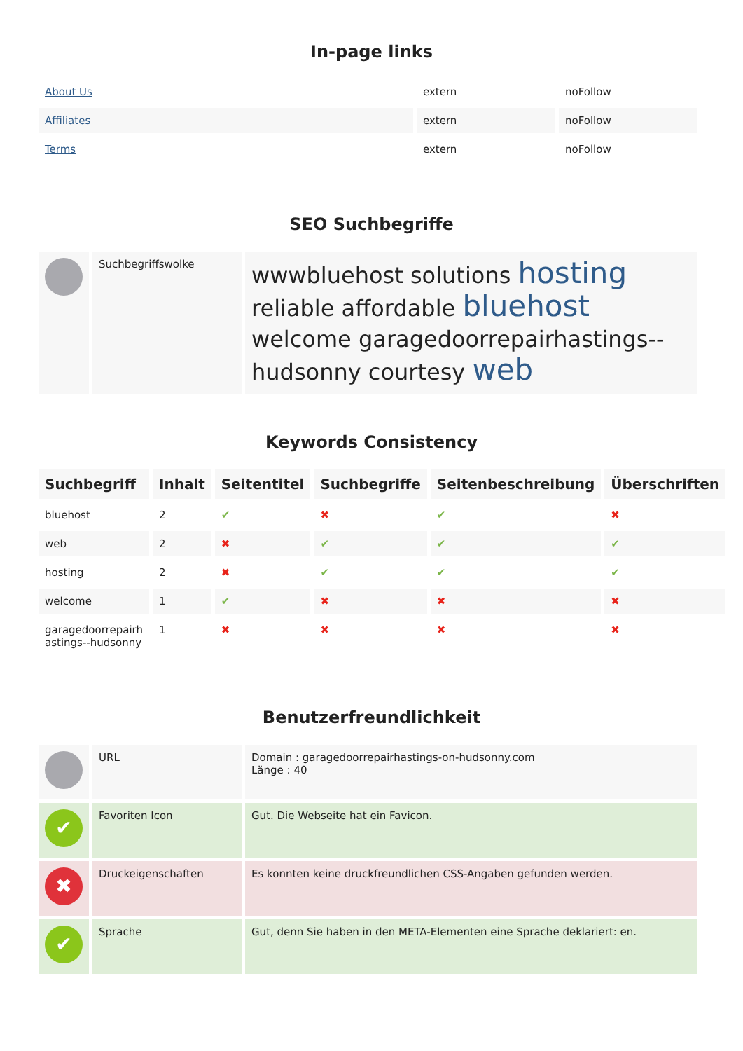In-page links
| About Us | extern | noFollow |
| Affiliates | extern | noFollow |
| Terms | extern | noFollow |
SEO Suchbegriffe
| | Suchbegriffswolke | wwwbluehost solutions hosting reliable affordable bluehost welcome garagedoorrepairhastings--hudsonny courtesy web |
Keywords Consistency
| Suchbegriff | Inhalt | Seitentitel | Suchbegriffe | Seitenbeschreibung | Überschriften |
| --- | --- | --- | --- | --- | --- |
| bluehost | 2 | ✔ | ✖ | ✔ | ✖ |
| web | 2 | ✖ | ✔ | ✔ | ✔ |
| hosting | 2 | ✖ | ✔ | ✔ | ✔ |
| welcome | 1 | ✔ | ✖ | ✖ | ✖ |
| garagedoorrepairh astings--hudsonny | 1 | ✖ | ✖ | ✖ | ✖ |
Benutzerfreundlichkeit
| | URL | Domain : garagedoorrepairhastings-on-hudsonny.com Länge : 40 |
| ✔ | Favoriten Icon | Gut. Die Webseite hat ein Favicon. |
| ✖ | Druckeigenschaften | Es konnten keine druckfreundlichen CSS-Angaben gefunden werden. |
| ✔ | Sprache | Gut, denn Sie haben in den META-Elementen eine Sprache deklariert: en. |